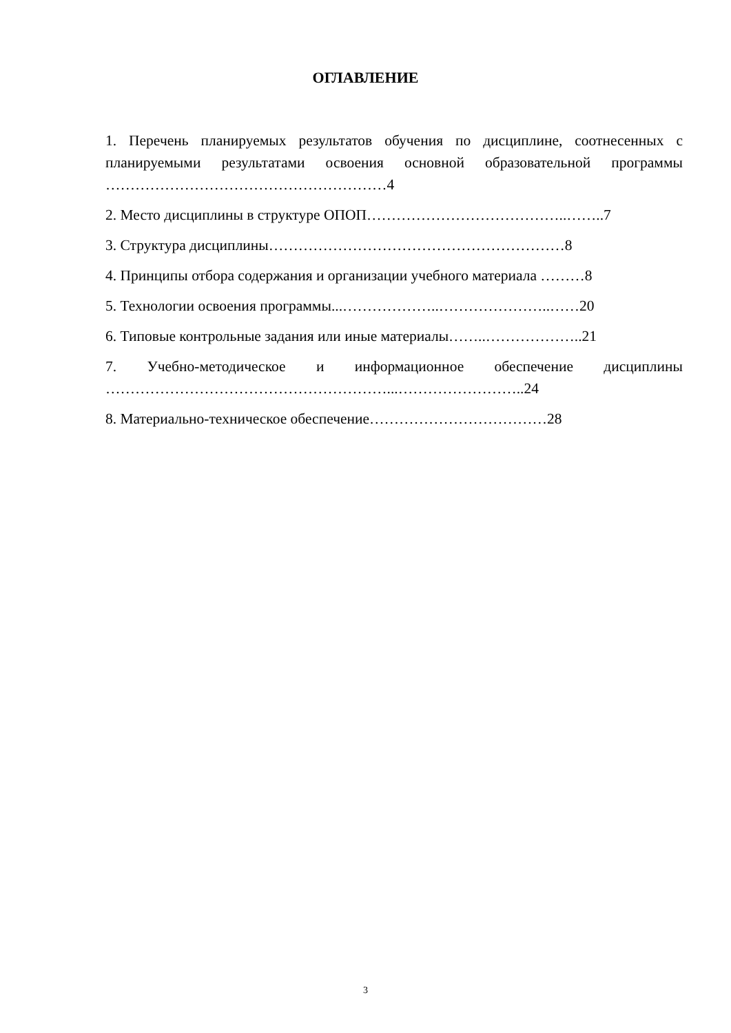ОГЛАВЛЕНИЕ
1. Перечень планируемых результатов обучения по дисциплине, соотнесенных с планируемыми результатами освоения основной образовательной программы …………………………………………………4
2. Место дисциплины в структуре ОПОП…………………………………..……..7
3. Структура дисциплины……………………………………………………8
4. Принципы отбора содержания и организации учебного материала ………8
5. Технологии освоения программы...………………..…………………..……20
6. Типовые контрольные задания или иные материалы……..………………..21
7. Учебно-методическое и информационное обеспечение дисциплины …………………………………………………...……………………..24
8. Материально-техническое обеспечение………………………………28
3